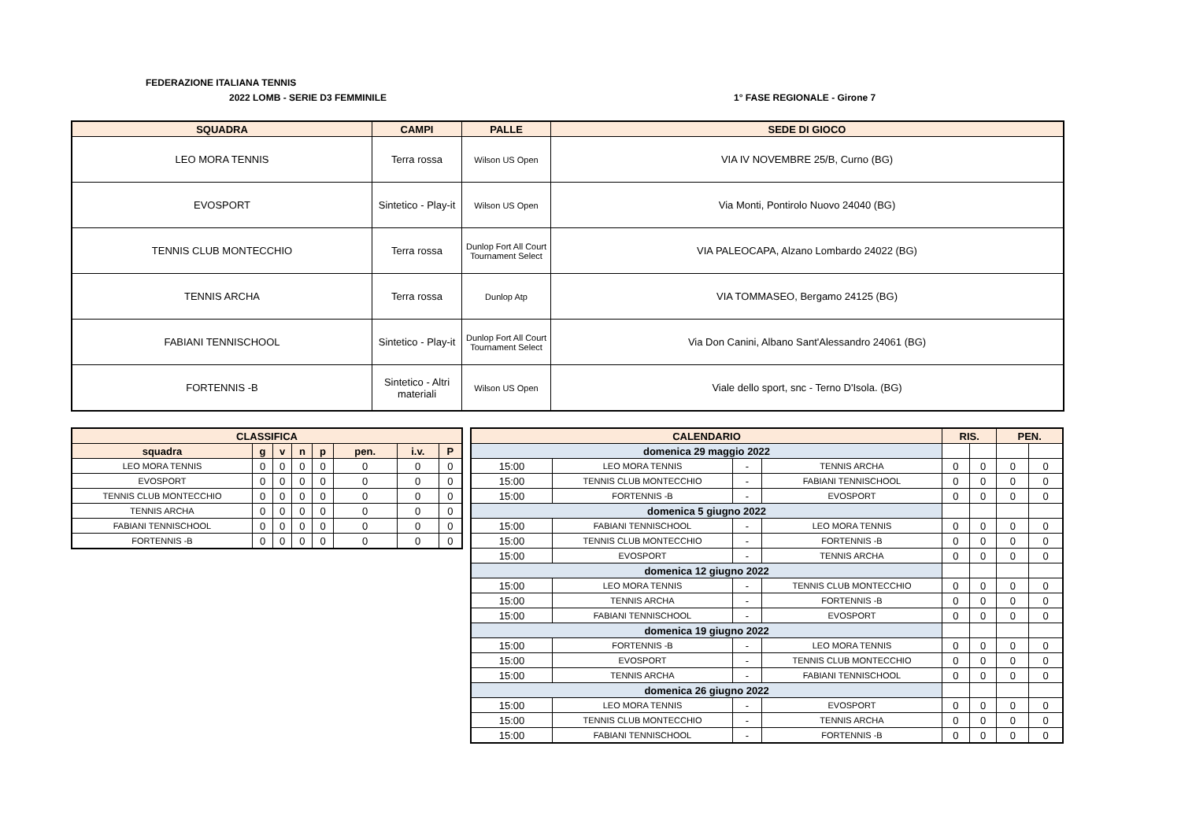FEDERAZIONE ITALIANA TENNIS
2022 LOMB - SERIE D3 FEMMINILE 1° FASE REGIONALE - Girone 7
| SQUADRA | CAMPI | PALLE | SEDE DI GIOCO |
| --- | --- | --- | --- |
| LEO MORA TENNIS | Terra rossa | Wilson US Open | VIA IV NOVEMBRE 25/B, Curno (BG) |
| EVOSPORT | Sintetico - Play-it | Wilson US Open | Via Monti, Pontirolo Nuovo 24040 (BG) |
| TENNIS CLUB MONTECCHIO | Terra rossa | Dunlop Fort All Court Tournament Select | VIA PALEOCAPA, Alzano Lombardo 24022 (BG) |
| TENNIS ARCHA | Terra rossa | Dunlop Atp | VIA TOMMASEO, Bergamo 24125 (BG) |
| FABIANI TENNISCHOOL | Sintetico - Play-it | Dunlop Fort All Court Tournament Select | Via Don Canini, Albano Sant'Alessandro 24061 (BG) |
| FORTENNIS -B | Sintetico - Altri materiali | Wilson US Open | Viale dello sport, snc - Terno D'Isola. (BG) |
| CLASSIFICA | | | | | | | |
| squadra | g | v | n | p | pen. | i.v. | P |
| LEO MORA TENNIS | 0 | 0 | 0 | 0 | 0 | 0 | 0 |
| EVOSPORT | 0 | 0 | 0 | 0 | 0 | 0 | 0 |
| TENNIS CLUB MONTECCHIO | 0 | 0 | 0 | 0 | 0 | 0 | 0 |
| TENNIS ARCHA | 0 | 0 | 0 | 0 | 0 | 0 | 0 |
| FABIANI TENNISCHOOL | 0 | 0 | 0 | 0 | 0 | 0 | 0 |
| FORTENNIS -B | 0 | 0 | 0 | 0 | 0 | 0 | 0 |
| CALENDARIO | | | | RIS. | | PEN. | |
| domenica 29 maggio 2022 | | | | | | | |
| 15:00 | LEO MORA TENNIS | - | TENNIS ARCHA | 0 | 0 | 0 | 0 |
| 15:00 | TENNIS CLUB MONTECCHIO | - | FABIANI TENNISCHOOL | 0 | 0 | 0 | 0 |
| 15:00 | FORTENNIS -B | - | EVOSPORT | 0 | 0 | 0 | 0 |
| domenica 5 giugno 2022 | | | | | | | |
| 15:00 | FABIANI TENNISCHOOL | - | LEO MORA TENNIS | 0 | 0 | 0 | 0 |
| 15:00 | TENNIS CLUB MONTECCHIO | - | FORTENNIS -B | 0 | 0 | 0 | 0 |
| 15:00 | EVOSPORT | - | TENNIS ARCHA | 0 | 0 | 0 | 0 |
| domenica 12 giugno 2022 | | | | | | | |
| 15:00 | LEO MORA TENNIS | - | TENNIS CLUB MONTECCHIO | 0 | 0 | 0 | 0 |
| 15:00 | TENNIS ARCHA | - | FORTENNIS -B | 0 | 0 | 0 | 0 |
| 15:00 | FABIANI TENNISCHOOL | - | EVOSPORT | 0 | 0 | 0 | 0 |
| domenica 19 giugno 2022 | | | | | | | |
| 15:00 | FORTENNIS -B | - | LEO MORA TENNIS | 0 | 0 | 0 | 0 |
| 15:00 | EVOSPORT | - | TENNIS CLUB MONTECCHIO | 0 | 0 | 0 | 0 |
| 15:00 | TENNIS ARCHA | - | FABIANI TENNISCHOOL | 0 | 0 | 0 | 0 |
| domenica 26 giugno 2022 | | | | | | | |
| 15:00 | LEO MORA TENNIS | - | EVOSPORT | 0 | 0 | 0 | 0 |
| 15:00 | TENNIS CLUB MONTECCHIO | - | TENNIS ARCHA | 0 | 0 | 0 | 0 |
| 15:00 | FABIANI TENNISCHOOL | - | FORTENNIS -B | 0 | 0 | 0 | 0 |